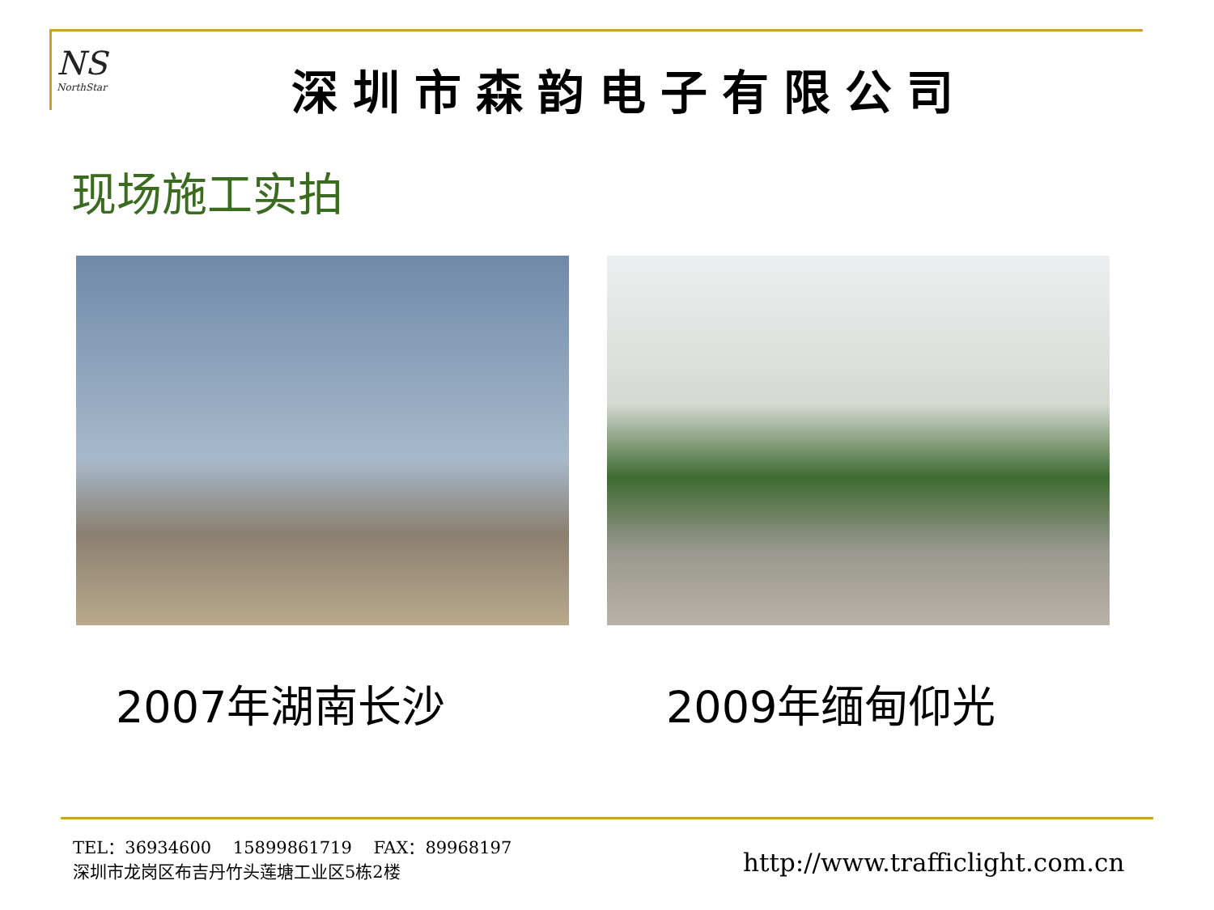NS
NorthStar
深圳市森韵电子有限公司
现场施工实拍
2007年湖南长沙 2009年缅甸仰光
TEL：36934600 15899861719 FAX：89968197
深圳市龙岗区布吉丹竹头莲塘工业区5栋2楼
http://www.trafficlight.com.cn